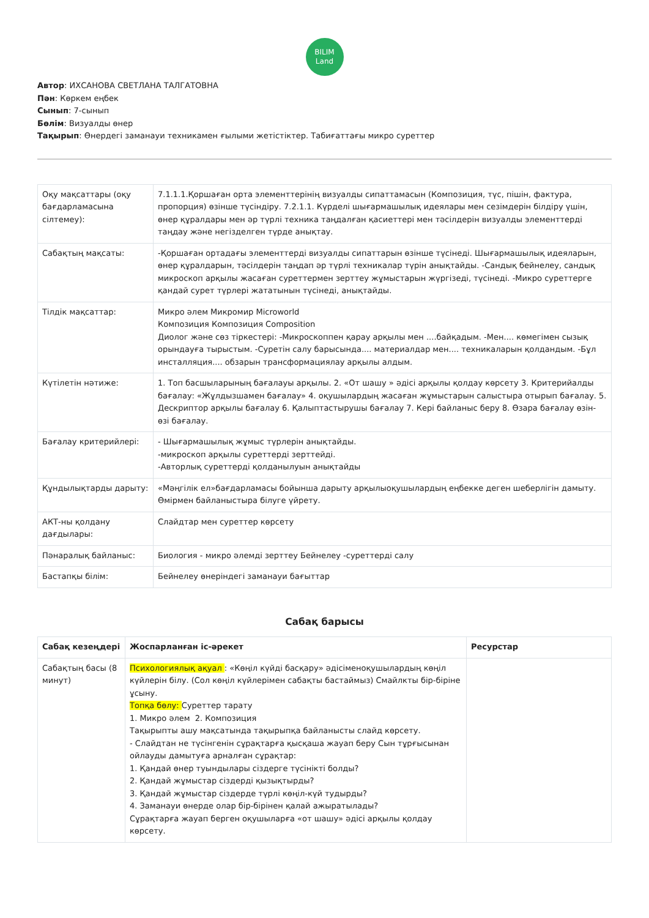BILIM
Land
Автор: ИХСАНОВА СВЕТЛАНА ТАЛГАТОВНА
Пән: Көркем еңбек
Сынып: 7-сынып
Бөлім: Визуалды өнер
Тақырып: Өнердегі заманауи техникамен ғылыми жетістіктер. Табиғаттағы микро суреттер
| Оқу мақсаттары (оқу бағдарламасына сілтемеу): | 7.1.1.1.Қоршаған орта элементтерінің визуалды сипаттамасын (Композиция, түс, пішін, фактура, пропорция) өзінше түсіндіру. 7.2.1.1. Күрделі шығармашылық идеялары мен сезімдерін білдіру үшін, өнер құралдары мен әр түрлі техника таңдалған қасиеттері мен тәсілдерін визуалды элементтерді таңдау және негізделген түрде анықтау. |
| Сабақтың мақсаты: | -Қоршаған ортадағы элементтерді визуалды сипаттарын өзінше түсінеді. Шығармашылық идеяларын, өнер құралдарын, тәсілдерін таңдап әр түрлі техникалар түрін анықтайды. -Сандық бейнелеу, сандық микроскоп арқылы жасаған суреттермен зерттеу жұмыстарын жүргізеді, түсінеді. -Микро суреттерге қандай сурет түрлері жататынын түсінеді, анықтайды. |
| Тілдік мақсаттар: | Микро әлем Микромир Microworld Композиция Композиция Composition Диолог және сөз тіркестері: -Микроскоппен қарау арқылы мен ....байқадым. -Мен.... көмегімен сызық орындауға тырыстым. -Суретін салу барысында.... материалдар мен.... техникаларын қолдандым. -Бұл инсталляция.... обзарын трансформациялау арқылы алдым. |
| Күтілетін нәтиже: | 1. Топ басшыларының бағалауы арқылы. 2. «От шашу » әдісі арқылы қолдау көрсету 3. Критерийалды бағалау: «Жұлдызшамен бағалау» 4. оқушылардың жасаған жұмыстарын салыстыра отырып бағалау. 5. Дескриптор арқылы бағалау 6. Қалыптастырушы бағалау 7. Кері байланыс беру 8. Өзара бағалау өзін-өзі бағалау. |
| Бағалау критерийлері: | - Шығармашылық жұмыс түрлерін анықтайды. -микроскоп арқылы суреттерді зерттейді. -Авторлық суреттерді қолданылуын анықтайды |
| Құндылықтарды дарыту: | «Мәңгілік ел»бағдарламасы бойынша дарыту арқылыоқушылардың еңбекке деген шеберлігін дамыту. Өмірмен байланыстыра білуге үйрету. |
| АКТ-ны қолдану дағдылары: | Слайдтар мен суреттер көрсету |
| Пәнаралық байланыс: | Биология - микро әлемді зерттеу Бейнелеу -суреттерді салу |
| Бастапқы білім: | Бейнелеу өнеріндегі заманауи бағыттар |
Сабақ барысы
| Сабақ кезеңдері | Жоспарланған іс-әрекет | Ресурстар |
| --- | --- | --- |
| Сабақтың басы (8 минут) | Психологиялық ақуал : «Көңіл күйді басқару» әдісіменоқушылардың көңіл күйлерін білу. (Сол көңіл күйлерімен сабақты бастаймыз) Смайлкты бір-біріне ұсыну. Топқа бөлу: Суреттер тарату 1. Микро әлем 2. Композиция Тақырыпты ашу мақсатында тақырыпқа байланысты слайд көрсету. - Слайдтан не түсінгенін сұрақтарға қысқаша жауап беру Сын тұрғысынан ойлауды дамытуға арналған сұрақтар: 1. Қандай өнер туындылары сіздерге түсінікті болды? 2. Қандай жұмыстар сіздерді қызықтырды? 3. Қандай жұмыстар сіздерде түрлі көңіл-күй тудырды? 4. Заманауи өнерде олар бір-бірінен қалай ажыратылады? Сұрақтарға жауап берген оқушыларға «от шашу» әдісі арқылы қолдау көрсету. | |